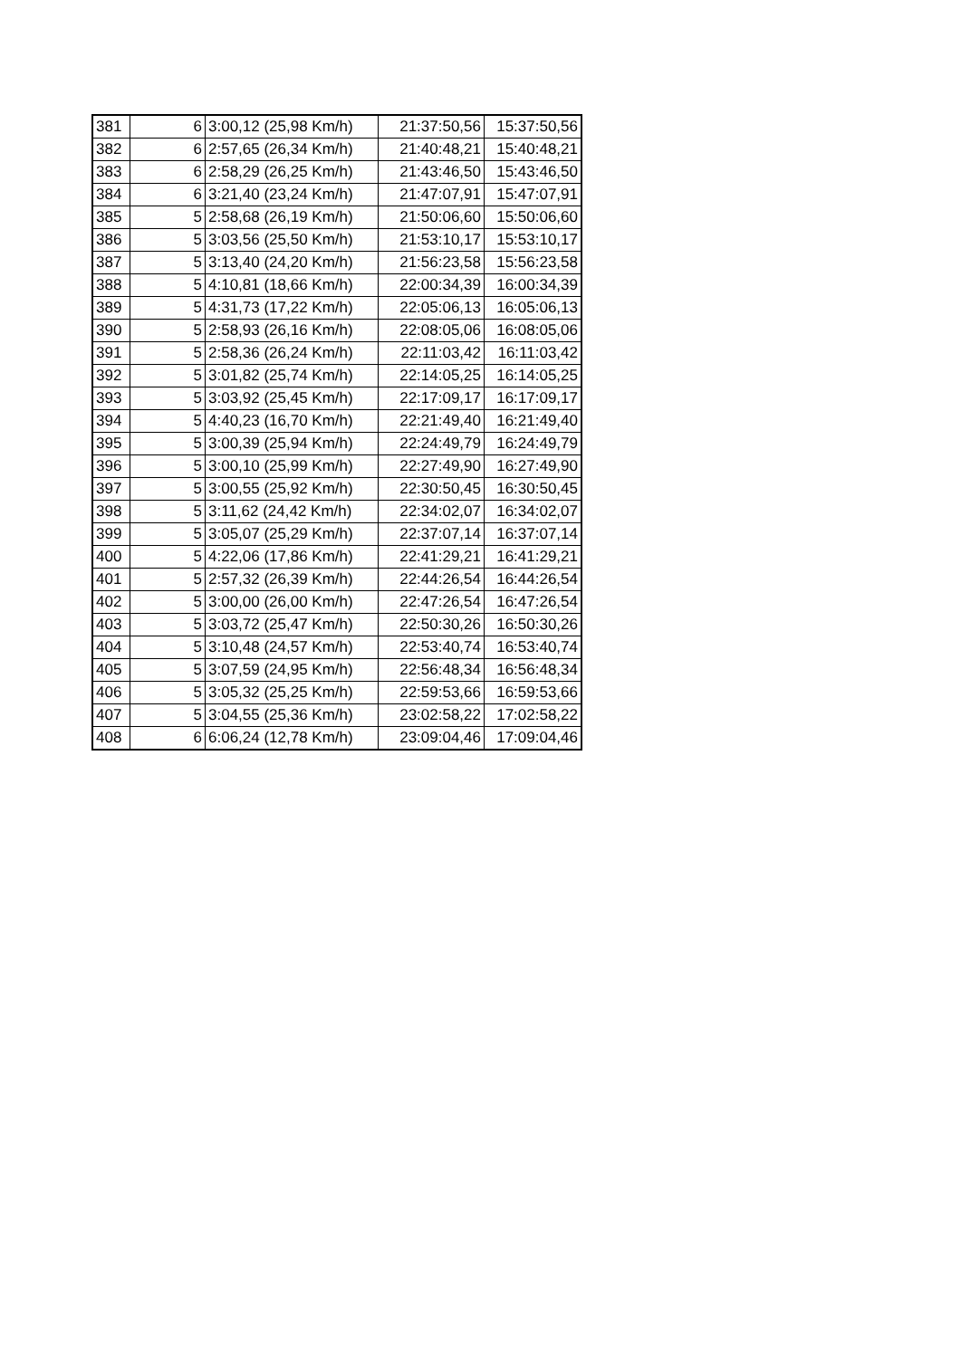| 381 | 6 | 3:00,12 (25,98 Km/h) | 21:37:50,56 | 15:37:50,56 |
| 382 | 6 | 2:57,65 (26,34 Km/h) | 21:40:48,21 | 15:40:48,21 |
| 383 | 6 | 2:58,29 (26,25 Km/h) | 21:43:46,50 | 15:43:46,50 |
| 384 | 6 | 3:21,40 (23,24 Km/h) | 21:47:07,91 | 15:47:07,91 |
| 385 | 5 | 2:58,68 (26,19 Km/h) | 21:50:06,60 | 15:50:06,60 |
| 386 | 5 | 3:03,56 (25,50 Km/h) | 21:53:10,17 | 15:53:10,17 |
| 387 | 5 | 3:13,40 (24,20 Km/h) | 21:56:23,58 | 15:56:23,58 |
| 388 | 5 | 4:10,81 (18,66 Km/h) | 22:00:34,39 | 16:00:34,39 |
| 389 | 5 | 4:31,73 (17,22 Km/h) | 22:05:06,13 | 16:05:06,13 |
| 390 | 5 | 2:58,93 (26,16 Km/h) | 22:08:05,06 | 16:08:05,06 |
| 391 | 5 | 2:58,36 (26,24 Km/h) | 22:11:03,42 | 16:11:03,42 |
| 392 | 5 | 3:01,82 (25,74 Km/h) | 22:14:05,25 | 16:14:05,25 |
| 393 | 5 | 3:03,92 (25,45 Km/h) | 22:17:09,17 | 16:17:09,17 |
| 394 | 5 | 4:40,23 (16,70 Km/h) | 22:21:49,40 | 16:21:49,40 |
| 395 | 5 | 3:00,39 (25,94 Km/h) | 22:24:49,79 | 16:24:49,79 |
| 396 | 5 | 3:00,10 (25,99 Km/h) | 22:27:49,90 | 16:27:49,90 |
| 397 | 5 | 3:00,55 (25,92 Km/h) | 22:30:50,45 | 16:30:50,45 |
| 398 | 5 | 3:11,62 (24,42 Km/h) | 22:34:02,07 | 16:34:02,07 |
| 399 | 5 | 3:05,07 (25,29 Km/h) | 22:37:07,14 | 16:37:07,14 |
| 400 | 5 | 4:22,06 (17,86 Km/h) | 22:41:29,21 | 16:41:29,21 |
| 401 | 5 | 2:57,32 (26,39 Km/h) | 22:44:26,54 | 16:44:26,54 |
| 402 | 5 | 3:00,00 (26,00 Km/h) | 22:47:26,54 | 16:47:26,54 |
| 403 | 5 | 3:03,72 (25,47 Km/h) | 22:50:30,26 | 16:50:30,26 |
| 404 | 5 | 3:10,48 (24,57 Km/h) | 22:53:40,74 | 16:53:40,74 |
| 405 | 5 | 3:07,59 (24,95 Km/h) | 22:56:48,34 | 16:56:48,34 |
| 406 | 5 | 3:05,32 (25,25 Km/h) | 22:59:53,66 | 16:59:53,66 |
| 407 | 5 | 3:04,55 (25,36 Km/h) | 23:02:58,22 | 17:02:58,22 |
| 408 | 6 | 6:06,24 (12,78 Km/h) | 23:09:04,46 | 17:09:04,46 |